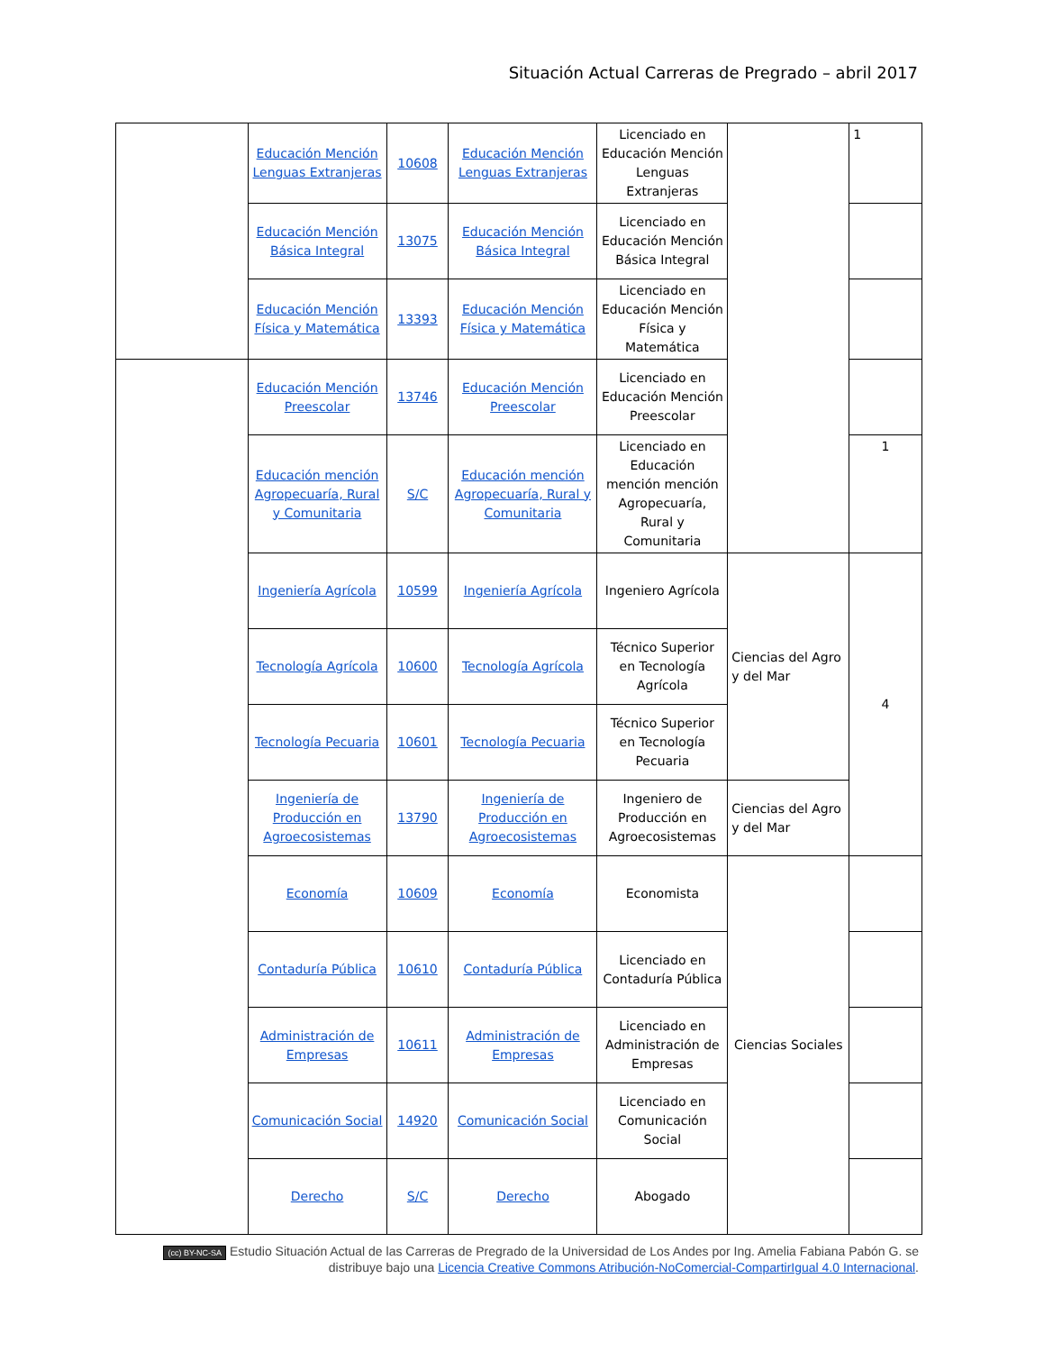Situación Actual Carreras de Pregrado – abril 2017
| | Educación Mención Lenguas Extranjeras | 10608 | Educación Mención Lenguas Extranjeras | Licenciado en Educación Mención Lenguas Extranjeras | | 1 |
| | Educación Mención Básica Integral | 13075 | Educación Mención Básica Integral | Licenciado en Educación Mención Básica Integral | | |
| | Educación Mención Física y Matemática | 13393 | Educación Mención Física y Matemática | Licenciado en Educación Mención Física y Matemática | | |
| | Educación Mención Preescolar | 13746 | Educación Mención Preescolar | Licenciado en Educación Mención Preescolar | | |
| | Educación mención Agropecuaría, Rural y Comunitaria | S/C | Educación mención Agropecuaría, Rural y Comunitaria | Licenciado en Educación mención mención Agropecuaría, Rural y Comunitaria | | 1 |
| | Ingeniería Agrícola | 10599 | Ingeniería Agrícola | Ingeniero Agrícola | Ciencias del Agro y del Mar | 4 |
| | Tecnología Agrícola | 10600 | Tecnología Agrícola | Técnico Superior en Tecnología Agrícola | | |
| | Tecnología Pecuaria | 10601 | Tecnología Pecuaria | Técnico Superior en Tecnología Pecuaria | | |
| | Ingeniería de Producción en Agroecosistemas | 13790 | Ingeniería de Producción en Agroecosistemas | Ingeniero de Producción en Agroecosistemas | Ciencias del Agro y del Mar | |
| | Economía | 10609 | Economía | Economista | Ciencias Sociales | |
| | Contaduría Pública | 10610 | Contaduría Pública | Licenciado en Contaduría Pública | | |
| | Administración de Empresas | 10611 | Administración de Empresas | Licenciado en Administración de Empresas | | |
| | Comunicación Social | 14920 | Comunicación Social | Licenciado en Comunicación Social | | |
| | Derecho | S/C | Derecho | Abogado | | |
(cc) BY-NC-SA Estudio Situación Actual de las Carreras de Pregrado de la Universidad de Los Andes por Ing. Amelia Fabiana Pabón G. se distribuye bajo una Licencia Creative Commons Atribución-NoComercial-CompartirIgual 4.0 Internacional.